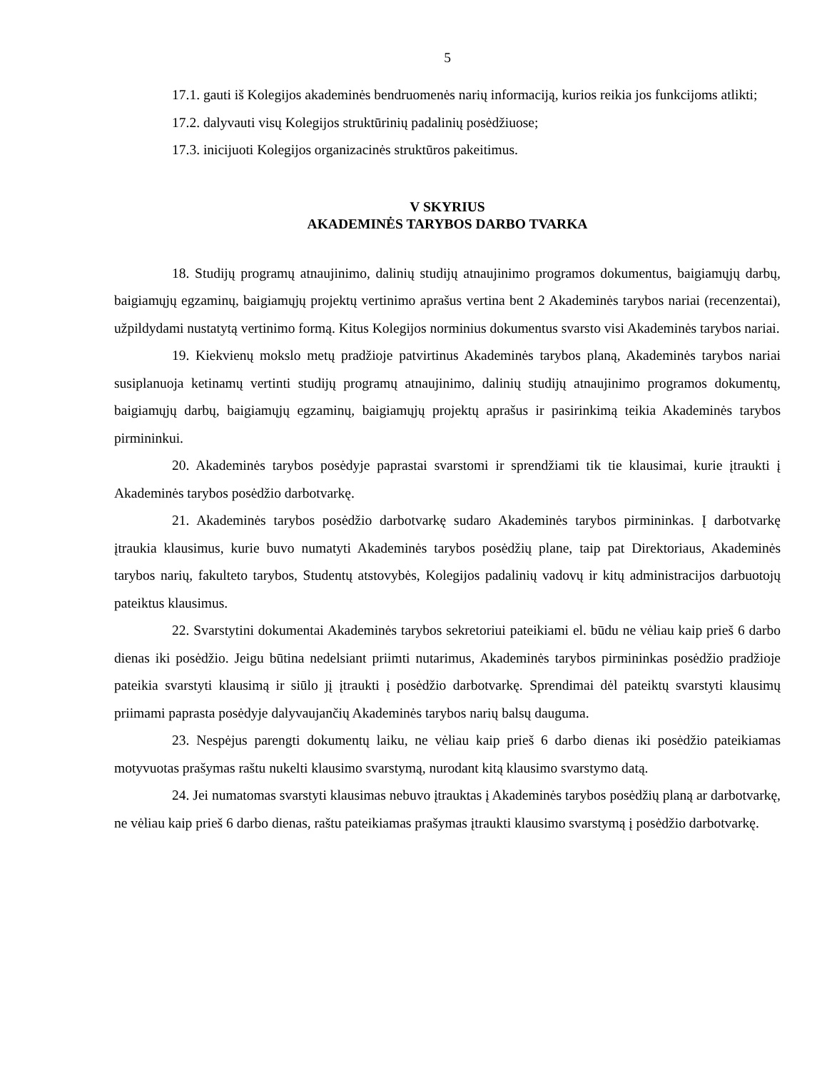5
17.1. gauti iš Kolegijos akademinės bendruomenės narių informaciją, kurios reikia jos funkcijoms atlikti;
17.2. dalyvauti visų Kolegijos struktūrinių padalinių posėdžiuose;
17.3. inicijuoti Kolegijos organizacinės struktūros pakeitimus.
V SKYRIUS
AKADEMINĖS TARYBOS DARBO TVARKA
18. Studijų programų atnaujinimo, dalinių studijų atnaujinimo programos dokumentus, baigiamųjų darbų, baigiamųjų egzaminų, baigiamųjų projektų vertinimo aprašus vertina bent 2 Akademinės tarybos nariai (recenzentai), užpildydami nustatytą vertinimo formą. Kitus Kolegijos norminius dokumentus svarsto visi Akademinės tarybos nariai.
19. Kiekvienų mokslo metų pradžioje patvirtinus Akademinės tarybos planą, Akademinės tarybos nariai susiplanuoja ketinamų vertinti studijų programų atnaujinimo, dalinių studijų atnaujinimo programos dokumentų, baigiamųjų darbų, baigiamųjų egzaminų, baigiamųjų projektų aprašus ir pasirinkimą teikia Akademinės tarybos pirmininkui.
20. Akademinės tarybos posėdyje paprastai svarstomi ir sprendžiami tik tie klausimai, kurie įtraukti į Akademinės tarybos posėdžio darbotvarkę.
21. Akademinės tarybos posėdžio darbotvarkę sudaro Akademinės tarybos pirmininkas. Į darbotvarkę įtraukia klausimus, kurie buvo numatyti Akademinės tarybos posėdžių plane, taip pat Direktoriaus, Akademinės tarybos narių, fakulteto tarybos, Studentų atstovybės, Kolegijos padalinių vadovų ir kitų administracijos darbuotojų pateiktus klausimus.
22. Svarstytini dokumentai Akademinės tarybos sekretoriui pateikiami el. būdu ne vėliau kaip prieš 6 darbo dienas iki posėdžio. Jeigu būtina nedelsiant priimti nutarimus, Akademinės tarybos pirmininkas posėdžio pradžioje pateikia svarstyti klausimą ir siūlo jį įtraukti į posėdžio darbotvarkę. Sprendimai dėl pateiktų svarstyti klausimų priimami paprasta posėdyje dalyvaujančių Akademinės tarybos narių balsų dauguma.
23. Nespėjus parengti dokumentų laiku, ne vėliau kaip prieš 6 darbo dienas iki posėdžio pateikiamas motyvuotas prašymas raštu nukelti klausimo svarstymą, nurodant kitą klausimo svarstymo datą.
24. Jei numatomas svarstyti klausimas nebuvo įtrauktas į Akademinės tarybos posėdžių planą ar darbotvarkę, ne vėliau kaip prieš 6 darbo dienas, raštu pateikiamas prašymas įtraukti klausimo svarstymą į posėdžio darbotvarkę.